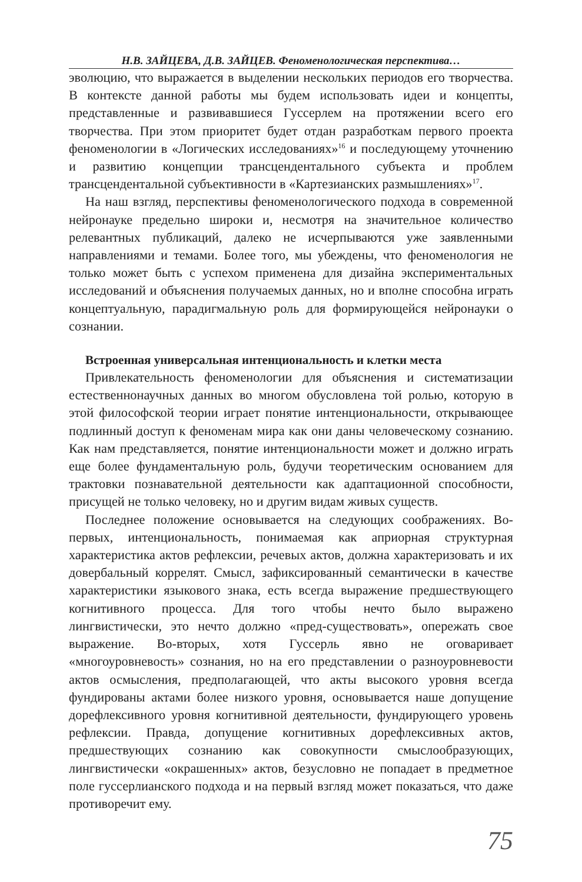Н.В. ЗАЙЦЕВА, Д.В. ЗАЙЦЕВ. Феноменологическая перспектива…
эволюцию, что выражается в выделении нескольких периодов его творчества. В контексте данной работы мы будем использовать идеи и концепты, представленные и развивавшиеся Гуссерлем на протяжении всего его творчества. При этом приоритет будет отдан разработкам первого проекта феноменологии в «Логических исследованиях»<sup>16</sup> и последующему уточнению и развитию концепции трансцендентального субъекта и проблем трансцендентальной субъективности в «Картезианских размышлениях»<sup>17</sup>.
На наш взгляд, перспективы феноменологического подхода в современной нейронауке предельно широки и, несмотря на значительное количество релевантных публикаций, далеко не исчерпываются уже заявленными направлениями и темами. Более того, мы убеждены, что феноменология не только может быть с успехом применена для дизайна экспериментальных исследований и объяснения получаемых данных, но и вполне способна играть концептуальную, парадигмальную роль для формирующейся нейронауки о сознании.
Встроенная универсальная интенциональность и клетки места
Привлекательность феноменологии для объяснения и систематизации естественнонаучных данных во многом обусловлена той ролью, которую в этой философской теории играет понятие интенциональности, открывающее подлинный доступ к феноменам мира как они даны человеческому сознанию. Как нам представляется, понятие интенциональности может и должно играть еще более фундаментальную роль, будучи теоретическим основанием для трактовки познавательной деятельности как адаптационной способности, присущей не только человеку, но и другим видам живых существ.
Последнее положение основывается на следующих соображениях. Во-первых, интенциональность, понимаемая как априорная структурная характеристика актов рефлексии, речевых актов, должна характеризовать и их довербальный коррелят. Смысл, зафиксированный семантически в качестве характеристики языкового знака, есть всегда выражение предшествующего когнитивного процесса. Для того чтобы нечто было выражено лингвистически, это нечто должно «пред-существовать», опережать свое выражение. Во-вторых, хотя Гуссерль явно не оговаривает «многоуровневость» сознания, но на его представлении о разноуровневости актов осмысления, предполагающей, что акты высокого уровня всегда фундированы актами более низкого уровня, основывается наше допущение дорефлексивного уровня когнитивной деятельности, фундирующего уровень рефлексии. Правда, допущение когнитивных дорефлексивных актов, предшествующих сознанию как совокупности смыслообразующих, лингвистически «окрашенных» актов, безусловно не попадает в предметное поле гуссерлианского подхода и на первый взгляд может показаться, что даже противоречит ему.
75